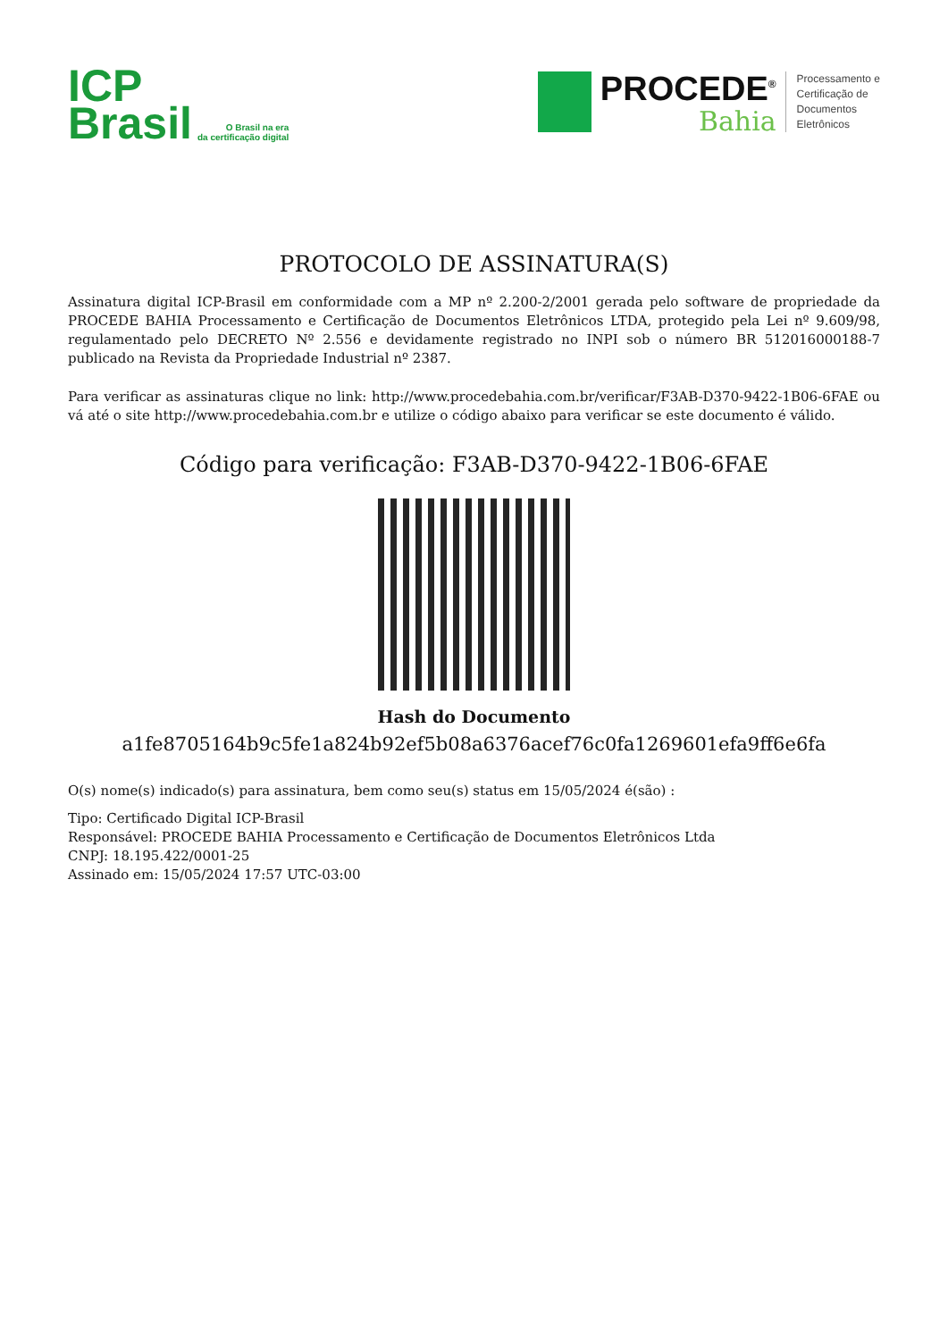ICP
Brasil
O Brasil na era
da certificação digital
PROCEDE<sup>®</sup>
Bahia
Processamento e
Certificação de
Documentos
Eletrônicos
PROTOCOLO DE ASSINATURA(S)
Assinatura digital ICP-Brasil em conformidade com a MP nº 2.200-2/2001 gerada pelo software de propriedade da PROCEDE BAHIA Processamento e Certificação de Documentos Eletrônicos LTDA, protegido pela Lei nº 9.609/98, regulamentado pelo DECRETO Nº 2.556 e devidamente registrado no INPI sob o número BR 512016000188-7 publicado na Revista da Propriedade Industrial nº 2387.
Para verificar as assinaturas clique no link: http://www.procedebahia.com.br/verificar/F3AB-D370-9422-1B06-6FAE ou vá até o site http://www.procedebahia.com.br e utilize o código abaixo para verificar se este documento é válido.
Código para verificação: F3AB-D370-9422-1B06-6FAE
Hash do Documento
a1fe8705164b9c5fe1a824b92ef5b08a6376acef76c0fa1269601efa9ff6e6fa
O(s) nome(s) indicado(s) para assinatura, bem como seu(s) status em 15/05/2024 é(são) :
Tipo: Certificado Digital ICP-Brasil
Responsável: PROCEDE BAHIA Processamento e Certificação de Documentos Eletrônicos Ltda
CNPJ: 18.195.422/0001-25
Assinado em: 15/05/2024 17:57 UTC-03:00